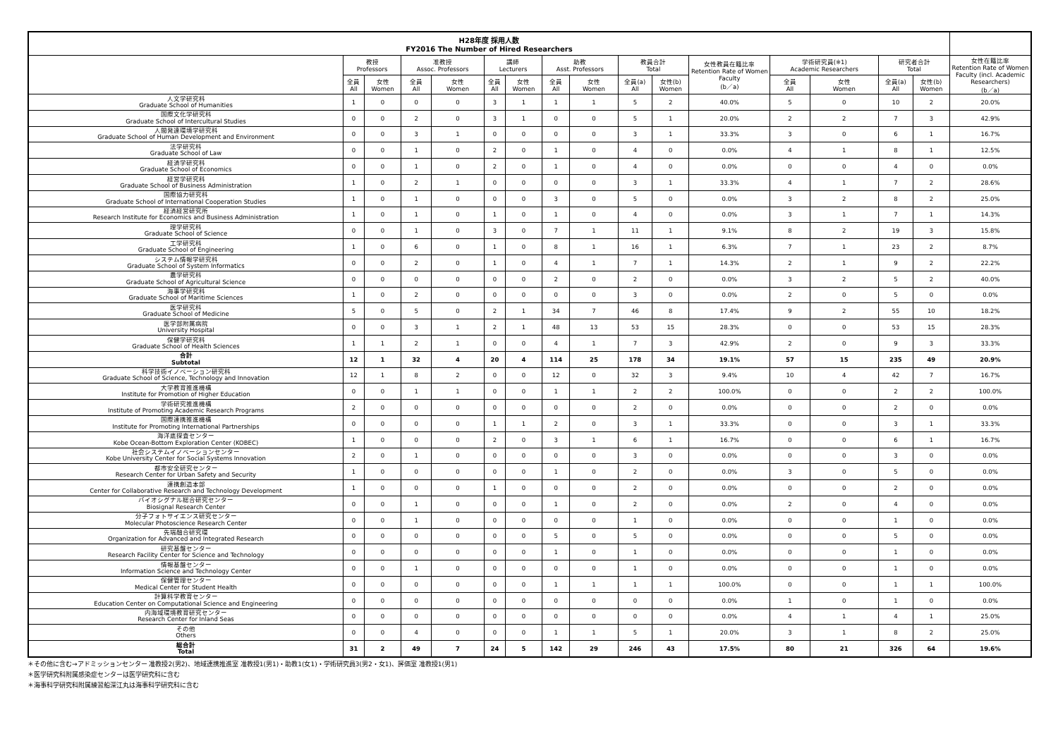| H28年度 採用人数 FY2016 The Number of Hired Researchers | | | | | | | | | | | | | | | | |
| --- | --- | --- | --- | --- | --- | --- | --- | --- | --- | --- | --- | --- | --- | --- | --- | --- |
| | 教授 Professors | | 准教授 Assoc. Professors | | 講師 Lecturers | | 助教 Asst. Professors | | 教員合計 Total | | 女性教員在籍比率 Retention Rate of Women Faculty (b／a) | 学術研究員(※1) Academic Researchers | | 研究者合計 Total | | 女性在籍比率 Retention Rate of Women Faculty (incl. Academic Researchers) (b／a) |
| | 全員 All | 女性 Women | 全員 All | 女性 Women | 全員 All | 女性 Women | 全員 All | 女性 Women | 全員(a) All | 女性(b) Women | | 全員 All | 女性 Women | 全員(a) All | 女性(b) Women | |
| 人文学研究科 Graduate School of Humanities | 1 | 0 | 0 | 0 | 3 | 1 | 1 | 1 | 5 | 2 | 40.0% | 5 | 0 | 10 | 2 | 20.0% |
| 国際文化学研究科 Graduate School of Intercultural Studies | 0 | 0 | 2 | 0 | 3 | 1 | 0 | 0 | 5 | 1 | 20.0% | 2 | 2 | 7 | 3 | 42.9% |
| 人間発達環境学研究科 Graduate School of Human Development and Environment | 0 | 0 | 3 | 1 | 0 | 0 | 0 | 0 | 3 | 1 | 33.3% | 3 | 0 | 6 | 1 | 16.7% |
| 法学研究科 Graduate School of Law | 0 | 0 | 1 | 0 | 2 | 0 | 1 | 0 | 4 | 0 | 0.0% | 4 | 1 | 8 | 1 | 12.5% |
| 経済学研究科 Graduate School of Economics | 0 | 0 | 1 | 0 | 2 | 0 | 1 | 0 | 4 | 0 | 0.0% | 0 | 0 | 4 | 0 | 0.0% |
| 経営学研究科 Graduate School of Business Administration | 1 | 0 | 2 | 1 | 0 | 0 | 0 | 0 | 3 | 1 | 33.3% | 4 | 1 | 7 | 2 | 28.6% |
| 国際協力研究科 Graduate School of International Cooperation Studies | 1 | 0 | 1 | 0 | 0 | 0 | 3 | 0 | 5 | 0 | 0.0% | 3 | 2 | 8 | 2 | 25.0% |
| 経済経営研究所 Research Institute for Economics and Business Administration | 1 | 0 | 1 | 0 | 1 | 0 | 1 | 0 | 4 | 0 | 0.0% | 3 | 1 | 7 | 1 | 14.3% |
| 理学研究科 Graduate School of Science | 0 | 0 | 1 | 0 | 3 | 0 | 7 | 1 | 11 | 1 | 9.1% | 8 | 2 | 19 | 3 | 15.8% |
| 工学研究科 Graduate School of Engineering | 1 | 0 | 6 | 0 | 1 | 0 | 8 | 1 | 16 | 1 | 6.3% | 7 | 1 | 23 | 2 | 8.7% |
| システム情報学研究科 Graduate School of System Informatics | 0 | 0 | 2 | 0 | 1 | 0 | 4 | 1 | 7 | 1 | 14.3% | 2 | 1 | 9 | 2 | 22.2% |
| 農学研究科 Graduate School of Agricultural Science | 0 | 0 | 0 | 0 | 0 | 0 | 2 | 0 | 2 | 0 | 0.0% | 3 | 2 | 5 | 2 | 40.0% |
| 海事学研究科 Graduate School of Maritime Sciences | 1 | 0 | 2 | 0 | 0 | 0 | 0 | 0 | 3 | 0 | 0.0% | 2 | 0 | 5 | 0 | 0.0% |
| 医学研究科 Graduate School of Medicine | 5 | 0 | 5 | 0 | 2 | 1 | 34 | 7 | 46 | 8 | 17.4% | 9 | 2 | 55 | 10 | 18.2% |
| 医学部附属病院 University Hospital | 0 | 0 | 3 | 1 | 2 | 1 | 48 | 13 | 53 | 15 | 28.3% | 0 | 0 | 53 | 15 | 28.3% |
| 保健学研究科 Graduate School of Health Sciences | 1 | 1 | 2 | 1 | 0 | 0 | 4 | 1 | 7 | 3 | 42.9% | 2 | 0 | 9 | 3 | 33.3% |
| 合計 Subtotal | 12 | 1 | 32 | 4 | 20 | 4 | 114 | 25 | 178 | 34 | 19.1% | 57 | 15 | 235 | 49 | 20.9% |
| 科学技術イノベーション研究科 Graduate School of Science, Technology and Innovation | 12 | 1 | 8 | 2 | 0 | 0 | 12 | 0 | 32 | 3 | 9.4% | 10 | 4 | 42 | 7 | 16.7% |
| 大学教育推進機構 Institute for Promotion of Higher Education | 0 | 0 | 1 | 1 | 0 | 0 | 1 | 1 | 2 | 2 | 100.0% | 0 | 0 | 2 | 2 | 100.0% |
| 学術研究推進機構 Institute of Promoting Academic Research Programs | 2 | 0 | 0 | 0 | 0 | 0 | 0 | 0 | 2 | 0 | 0.0% | 0 | 0 | 2 | 0 | 0.0% |
| 国際連携推進機構 Institute for Promoting International Partnerships | 0 | 0 | 0 | 0 | 1 | 1 | 2 | 0 | 3 | 1 | 33.3% | 0 | 0 | 3 | 1 | 33.3% |
| 海洋底探査センター Kobe Ocean-Bottom Exploration Center (KOBEC) | 1 | 0 | 0 | 0 | 2 | 0 | 3 | 1 | 6 | 1 | 16.7% | 0 | 0 | 6 | 1 | 16.7% |
| 社会システムイノベーションセンター Kobe University Center for Social Systems Innovation | 2 | 0 | 1 | 0 | 0 | 0 | 0 | 0 | 3 | 0 | 0.0% | 0 | 0 | 3 | 0 | 0.0% |
| 都市安全研究センター Research Center for Urban Safety and Security | 1 | 0 | 0 | 0 | 0 | 0 | 1 | 0 | 2 | 0 | 0.0% | 3 | 0 | 5 | 0 | 0.0% |
| 連携創造本部 Center for Collaborative Research and Technology Development | 1 | 0 | 0 | 0 | 1 | 0 | 0 | 0 | 2 | 0 | 0.0% | 0 | 0 | 2 | 0 | 0.0% |
| バイオシグナル総合研究センター Biosignal Research Center | 0 | 0 | 1 | 0 | 0 | 0 | 1 | 0 | 2 | 0 | 0.0% | 2 | 0 | 4 | 0 | 0.0% |
| 分子フォトサイエンス研究センター Molecular Photoscience Research Center | 0 | 0 | 1 | 0 | 0 | 0 | 0 | 0 | 1 | 0 | 0.0% | 0 | 0 | 1 | 0 | 0.0% |
| 先端融合研究環 Organization for Advanced and Integrated Research | 0 | 0 | 0 | 0 | 0 | 0 | 5 | 0 | 5 | 0 | 0.0% | 0 | 0 | 5 | 0 | 0.0% |
| 研究基盤センター Research Facility Center for Science and Technology | 0 | 0 | 0 | 0 | 0 | 0 | 1 | 0 | 1 | 0 | 0.0% | 0 | 0 | 1 | 0 | 0.0% |
| 情報基盤センター Information Science and Technology Center | 0 | 0 | 1 | 0 | 0 | 0 | 0 | 0 | 1 | 0 | 0.0% | 0 | 0 | 1 | 0 | 0.0% |
| 保健管理センター Medical Center for Student Health | 0 | 0 | 0 | 0 | 0 | 0 | 1 | 1 | 1 | 1 | 100.0% | 0 | 0 | 1 | 1 | 100.0% |
| 計算科学教育センター Education Center on Computational Science and Engineering | 0 | 0 | 0 | 0 | 0 | 0 | 0 | 0 | 0 | 0 | 0.0% | 1 | 0 | 1 | 0 | 0.0% |
| 内海域環境教育研究センター Research Center for Inland Seas | 0 | 0 | 0 | 0 | 0 | 0 | 0 | 0 | 0 | 0 | 0.0% | 4 | 1 | 4 | 1 | 25.0% |
| その他 Others | 0 | 0 | 4 | 0 | 0 | 0 | 1 | 1 | 5 | 1 | 20.0% | 3 | 1 | 8 | 2 | 25.0% |
| 総合計 Total | 31 | 2 | 49 | 7 | 24 | 5 | 142 | 29 | 246 | 43 | 17.5% | 80 | 21 | 326 | 64 | 19.6% |
＊その他に含む→アドミッションセンター 准教授2(男2)、地域連携推進室 准教授1(男1)・助教1(女1)・学術研究員3(男2・女1)、評価室 准教授1(男1)
＊医学研究科附属感染症センターは医学研究科に含む
＊海事科学研究科附属練習船深江丸は海事科学研究科に含む